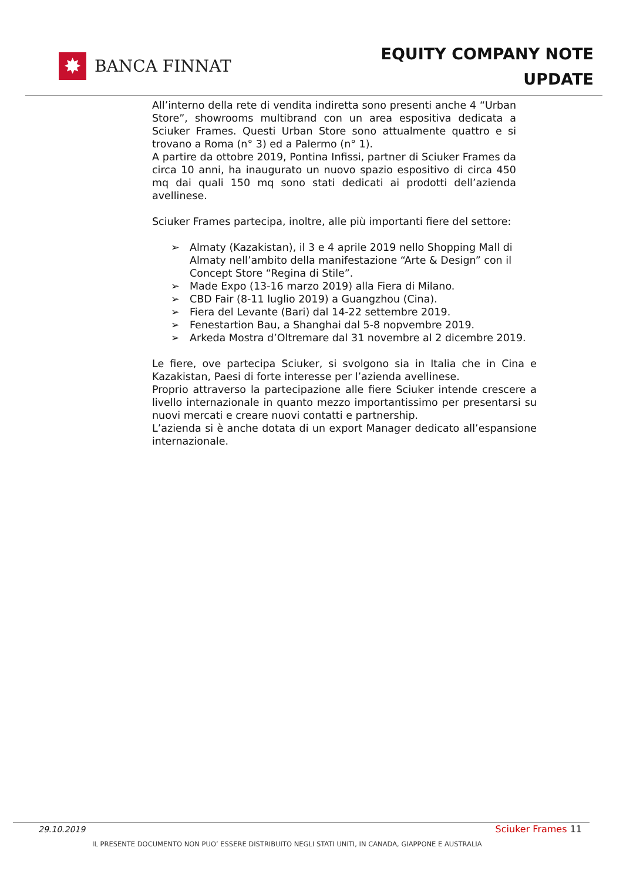✸
BANCA FINNAT
EQUITY COMPANY NOTE
UPDATE
All’interno della rete di vendita indiretta sono presenti anche 4 “Urban Store”, showrooms multibrand con un area espositiva dedicata a Sciuker Frames. Questi Urban Store sono attualmente quattro e si trovano a Roma (n° 3) ed a Palermo (n° 1).
A partire da ottobre 2019, Pontina Infissi, partner di Sciuker Frames da circa 10 anni, ha inaugurato un nuovo spazio espositivo di circa 450 mq dai quali 150 mq sono stati dedicati ai prodotti dell’azienda avellinese.
Sciuker Frames partecipa, inoltre, alle più importanti fiere del settore:
➢ Almaty (Kazakistan), il 3 e 4 aprile 2019 nello Shopping Mall di Almaty nell’ambito della manifestazione “Arte & Design” con il Concept Store “Regina di Stile”.
➢ Made Expo (13-16 marzo 2019) alla Fiera di Milano.
➢ CBD Fair (8-11 luglio 2019) a Guangzhou (Cina).
➢ Fiera del Levante (Bari) dal 14-22 settembre 2019.
➢ Fenestartion Bau, a Shanghai dal 5-8 nopvembre 2019.
➢ Arkeda Mostra d’Oltremare dal 31 novembre al 2 dicembre 2019.
Le fiere, ove partecipa Sciuker, si svolgono sia in Italia che in Cina e Kazakistan, Paesi di forte interesse per l’azienda avellinese.
Proprio attraverso la partecipazione alle fiere Sciuker intende crescere a livello internazionale in quanto mezzo importantissimo per presentarsi su nuovi mercati e creare nuovi contatti e partnership.
L’azienda si è anche dotata di un export Manager dedicato all’espansione internazionale.
29.10.2019 Sciuker Frames 11
IL PRESENTE DOCUMENTO NON PUO’ ESSERE DISTRIBUITO NEGLI STATI UNITI, IN CANADA, GIAPPONE E AUSTRALIA